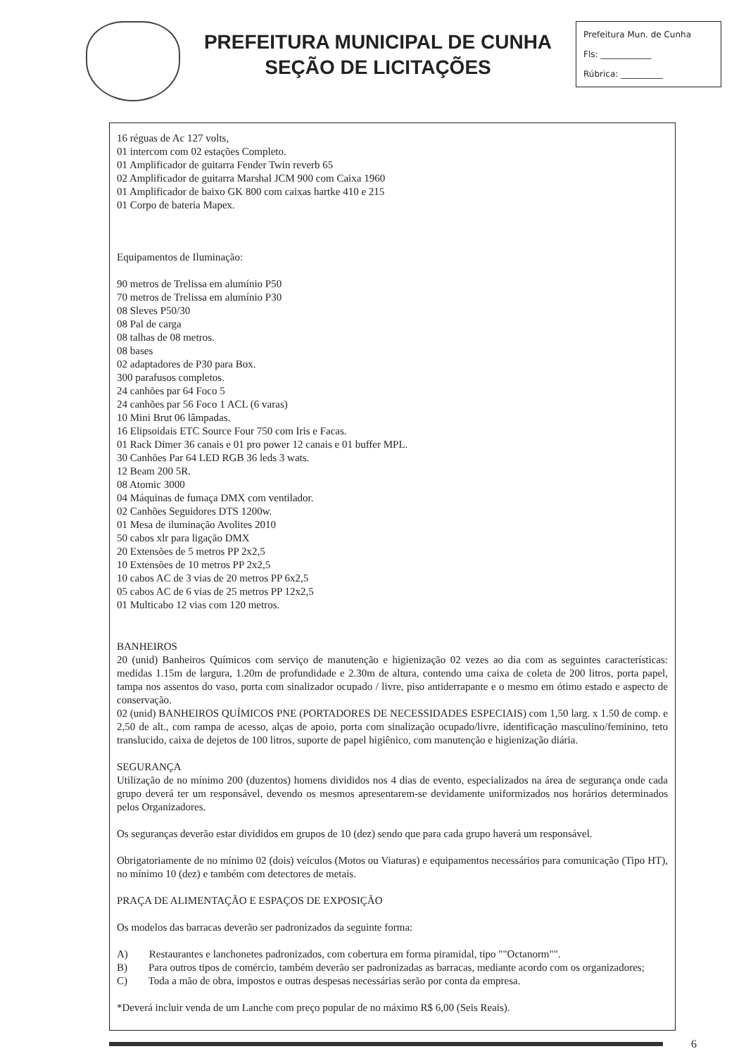PREFEITURA MUNICIPAL DE CUNHA
SEÇÃO DE LICITAÇÕES
Prefeitura Mun. de Cunha
Fls: ____________
Rúbrica: __________
16 réguas de Ac 127 volts,
01 intercom com 02 estações Completo.
01 Amplificador de guitarra Fender Twin reverb 65
02 Amplificador de guitarra Marshal JCM 900 com Caixa 1960
01 Amplificador de baixo GK 800 com caixas hartke 410 e 215
01 Corpo de bateria Mapex.
Equipamentos de Iluminação:
90 metros de Trelissa em alumínio P50
70 metros de Trelissa em alumínio P30
08 Sleves P50/30
08 Pal de carga
08 talhas de 08 metros.
08 bases
02 adaptadores de P30 para Box.
300 parafusos completos.
24 canhões par 64 Foco 5
24 canhões par 56 Foco 1 ACL (6 varas)
10 Mini Brut 06 lâmpadas.
16 Elipsoidais ETC Source Four 750 com Iris e Facas.
01 Rack Dimer 36 canais e 01 pro power 12 canais e 01 buffer MPL.
30 Canhões Par 64 LED RGB 36 leds 3 wats.
12 Beam 200 5R.
08 Atomic 3000
04 Máquinas de fumaça DMX com ventilador.
02 Canhões Seguidores DTS 1200w.
01 Mesa de iluminação Avolites 2010
50 cabos xlr para ligação DMX
20 Extensões de 5 metros PP 2x2,5
10 Extensões de 10 metros PP 2x2,5
10 cabos AC de 3 vias de 20 metros PP 6x2,5
05 cabos AC de 6 vias de 25 metros PP 12x2,5
01 Multicabo 12 vias com 120 metros.
BANHEIROS
20 (unid) Banheiros Químicos com serviço de manutenção e higienização 02 vezes ao dia com as seguintes características: medidas 1.15m de largura, 1.20m de profundidade e 2.30m de altura, contendo uma caixa de coleta de 200 litros, porta papel, tampa nos assentos do vaso, porta com sinalizador ocupado / livre, piso antiderrapante e o mesmo em ótimo estado e aspecto de conservação.
02 (unid) BANHEIROS QUÍMICOS PNE (PORTADORES DE NECESSIDADES ESPECIAIS) com 1,50 larg. x 1.50 de comp. e 2,50 de alt., com rampa de acesso, alças de apoio, porta com sinalização ocupado/livre, identificação masculino/feminino, teto translucido, caixa de dejetos de 100 litros, suporte de papel higiênico, com manutenção e higienização diária.
SEGURANÇA
Utilização de no mínimo 200 (duzentos) homens divididos nos 4 dias de evento, especializados na área de segurança onde cada grupo deverá ter um responsável, devendo os mesmos apresentarem-se devidamente uniformizados nos horários determinados pelos Organizadores.
Os seguranças deverão estar divididos em grupos de 10 (dez) sendo que para cada grupo haverá um responsável.
Obrigatoriamente de no mínimo 02 (dois) veículos (Motos ou Viaturas) e equipamentos necessários para comunicação (Tipo HT), no mínimo 10 (dez) e também com detectores de metais.
PRAÇA DE ALIMENTAÇÃO E ESPAÇOS DE EXPOSIÇÃO
Os modelos das barracas deverão ser padronizados da seguinte forma:
A) Restaurantes e lanchonetes padronizados, com cobertura em forma piramidal, tipo ""Octanorm"".
B) Para outros tipos de comércio, também deverão ser padronizadas as barracas, mediante acordo com os organizadores;
C) Toda a mão de obra, impostos e outras despesas necessárias serão por conta da empresa.
*Deverá incluir venda de um Lanche com preço popular de no máximo R$ 6,00 (Seis Reais).
6